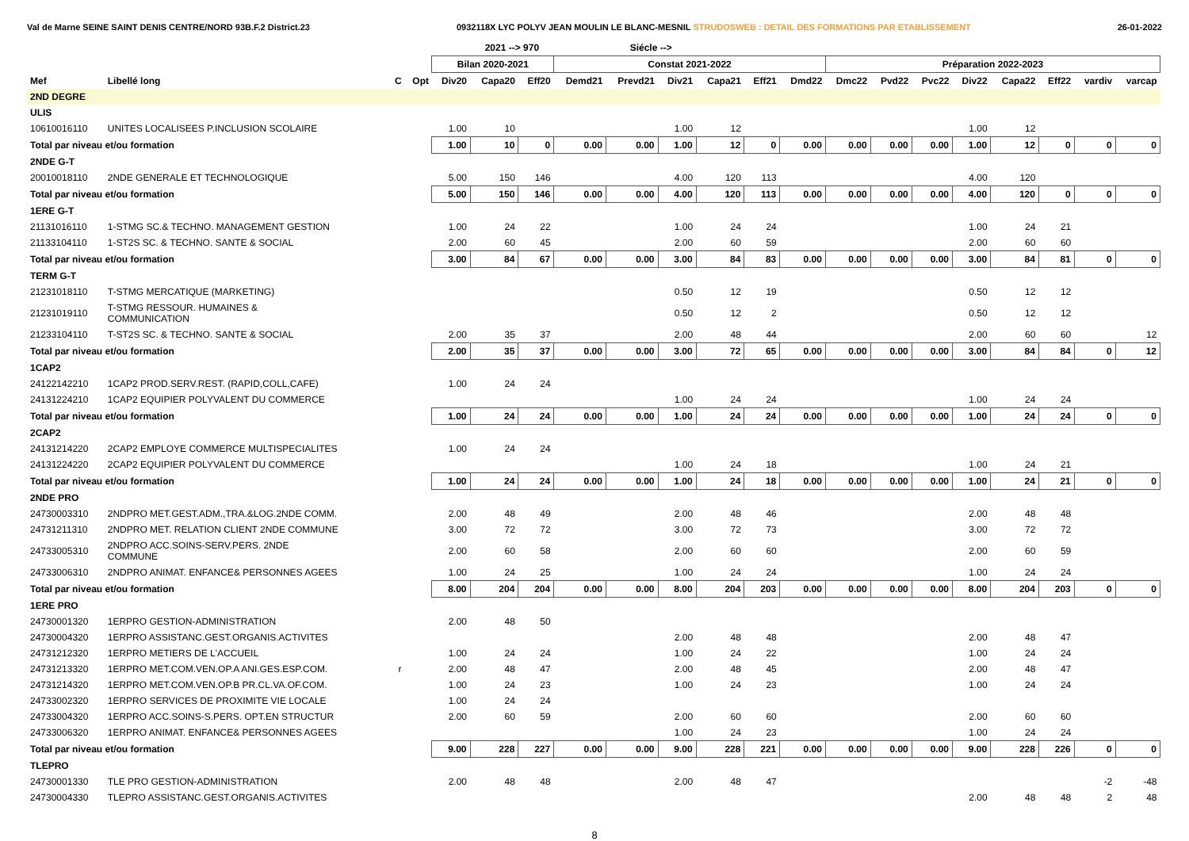Val de Marne SEINE SAINT DENIS CENTRE/NORD 93B.F.2 District.23 0932118X LYC POLYV JEAN MOULIN LE BLANC-MESNIL STRUDOSWEB : DETAIL DES FORMATIONS PAR ETABLISSEMENT 26-01-2022
| | | | | | 2021 --> 970 | | | Siécle --> | | | | | | | | | | | | |
| --- | --- | --- | --- | --- | --- | --- | --- | --- | --- | --- | --- | --- | --- | --- | --- | --- | --- | --- | --- | --- |
| | | | | Bilan 2020-2021 | | | Constat 2021-2022 | | | | | | Préparation 2022-2023 | | | | | | | |
| Mef | Libellé long | C | Opt | Div20 | Capa20 | Eff20 | Demd21 | Prevd21 | Div21 | Capa21 | Eff21 | Dmd22 | Dmc22 | Pvd22 | Pvc22 | Div22 | Capa22 | Eff22 | vardiv | varcap |
| 2ND DEGRE | | | | | | | | | | | | | | | | | | | | |
| ULIS | | | | | | | | | | | | | | | | | | | | |
| 10610016110 | UNITES LOCALISEES P.INCLUSION SCOLAIRE | | | 1.00 | 10 | | | | 1.00 | 12 | | | | | | 1.00 | 12 | | | |
| Total par niveau et/ou formation | | | | 1.00 | 10 | 0 | 0.00 | 0.00 | 1.00 | 12 | 0 | 0.00 | 0.00 | 0.00 | 0.00 | 1.00 | 12 | 0 | 0 | 0 |
| 2NDE G-T | | | | | | | | | | | | | | | | | | | | |
| 20010018110 | 2NDE GENERALE ET TECHNOLOGIQUE | | | 5.00 | 150 | 146 | | | 4.00 | 120 | 113 | | | | | 4.00 | 120 | | | |
| Total par niveau et/ou formation | | | | 5.00 | 150 | 146 | 0.00 | 0.00 | 4.00 | 120 | 113 | 0.00 | 0.00 | 0.00 | 0.00 | 4.00 | 120 | 0 | 0 | 0 |
| 1ERE G-T | | | | | | | | | | | | | | | | | | | | |
| 21131016110 | 1-STMG SC.& TECHNO. MANAGEMENT GESTION | | | 1.00 | 24 | 22 | | | 1.00 | 24 | 24 | | | | | 1.00 | 24 | 21 | | |
| 21133104110 | 1-ST2S SC. & TECHNO. SANTE & SOCIAL | | | 2.00 | 60 | 45 | | | 2.00 | 60 | 59 | | | | | 2.00 | 60 | 60 | | |
| Total par niveau et/ou formation | | | | 3.00 | 84 | 67 | 0.00 | 0.00 | 3.00 | 84 | 83 | 0.00 | 0.00 | 0.00 | 0.00 | 3.00 | 84 | 81 | 0 | 0 |
| TERM G-T | | | | | | | | | | | | | | | | | | | | |
| 21231018110 | T-STMG MERCATIQUE (MARKETING) | | | | | | | | 0.50 | 12 | 19 | | | | | 0.50 | 12 | 12 | | |
| 21231019110 | T-STMG RESSOUR. HUMAINES & COMMUNICATION | | | | | | | | 0.50 | 12 | 2 | | | | | 0.50 | 12 | 12 | | |
| 21233104110 | T-ST2S SC. & TECHNO. SANTE & SOCIAL | | | 2.00 | 35 | 37 | | | 2.00 | 48 | 44 | | | | | 2.00 | 60 | 60 | | 12 |
| Total par niveau et/ou formation | | | | 2.00 | 35 | 37 | 0.00 | 0.00 | 3.00 | 72 | 65 | 0.00 | 0.00 | 0.00 | 0.00 | 3.00 | 84 | 84 | 0 | 12 |
| 1CAP2 | | | | | | | | | | | | | | | | | | | | |
| 24122142210 | 1CAP2 PROD.SERV.REST. (RAPID,COLL,CAFE) | | | 1.00 | 24 | 24 | | | | | | | | | | | | | | |
| 24131224210 | 1CAP2 EQUIPIER POLYVALENT DU COMMERCE | | | | | | | | 1.00 | 24 | 24 | | | | | 1.00 | 24 | 24 | | |
| Total par niveau et/ou formation | | | | 1.00 | 24 | 24 | 0.00 | 0.00 | 1.00 | 24 | 24 | 0.00 | 0.00 | 0.00 | 0.00 | 1.00 | 24 | 24 | 0 | 0 |
| 2CAP2 | | | | | | | | | | | | | | | | | | | | |
| 24131214220 | 2CAP2 EMPLOYE COMMERCE MULTISPECIALITES | | | 1.00 | 24 | 24 | | | | | | | | | | | | | | |
| 24131224220 | 2CAP2 EQUIPIER POLYVALENT DU COMMERCE | | | | | | | | 1.00 | 24 | 18 | | | | | 1.00 | 24 | 21 | | |
| Total par niveau et/ou formation | | | | 1.00 | 24 | 24 | 0.00 | 0.00 | 1.00 | 24 | 18 | 0.00 | 0.00 | 0.00 | 0.00 | 1.00 | 24 | 21 | 0 | 0 |
| 2NDE PRO | | | | | | | | | | | | | | | | | | | | |
| 24730003310 | 2NDPRO MET.GEST.ADM.,TRA.&LOG.2NDE COMM. | | | 2.00 | 48 | 49 | | | 2.00 | 48 | 46 | | | | | 2.00 | 48 | 48 | | |
| 24731211310 | 2NDPRO MET. RELATION CLIENT 2NDE COMMUNE | | | 3.00 | 72 | 72 | | | 3.00 | 72 | 73 | | | | | 3.00 | 72 | 72 | | |
| 24733005310 | 2NDPRO ACC.SOINS-SERV.PERS. 2NDE COMMUNE | | | 2.00 | 60 | 58 | | | 2.00 | 60 | 60 | | | | | 2.00 | 60 | 59 | | |
| 24733006310 | 2NDPRO ANIMAT. ENFANCE& PERSONNES AGEES | | | 1.00 | 24 | 25 | | | 1.00 | 24 | 24 | | | | | 1.00 | 24 | 24 | | |
| Total par niveau et/ou formation | | | | 8.00 | 204 | 204 | 0.00 | 0.00 | 8.00 | 204 | 203 | 0.00 | 0.00 | 0.00 | 0.00 | 8.00 | 204 | 203 | 0 | 0 |
| 1ERE PRO | | | | | | | | | | | | | | | | | | | | |
| 24730001320 | 1ERPRO GESTION-ADMINISTRATION | | | 2.00 | 48 | 50 | | | | | | | | | | | | | | |
| 24730004320 | 1ERPRO ASSISTANC.GEST.ORGANIS.ACTIVITES | | | | | | | | 2.00 | 48 | 48 | | | | | 2.00 | 48 | 47 | | |
| 24731212320 | 1ERPRO METIERS DE L'ACCUEIL | | | 1.00 | 24 | 24 | | | 1.00 | 24 | 22 | | | | | 1.00 | 24 | 24 | | |
| 24731213320 | 1ERPRO MET.COM.VEN.OP.A ANI.GES.ESP.COM. | r | | 2.00 | 48 | 47 | | | 2.00 | 48 | 45 | | | | | 2.00 | 48 | 47 | | |
| 24731214320 | 1ERPRO MET.COM.VEN.OP.B PR.CL.VA.OF.COM. | | | 1.00 | 24 | 23 | | | 1.00 | 24 | 23 | | | | | 1.00 | 24 | 24 | | |
| 24733002320 | 1ERPRO SERVICES DE PROXIMITE VIE LOCALE | | | 1.00 | 24 | 24 | | | | | | | | | | | | | | |
| 24733004320 | 1ERPRO ACC.SOINS-S.PERS. OPT.EN STRUCTUR | | | 2.00 | 60 | 59 | | | 2.00 | 60 | 60 | | | | | 2.00 | 60 | 60 | | |
| 24733006320 | 1ERPRO ANIMAT. ENFANCE& PERSONNES AGEES | | | | | | | | 1.00 | 24 | 23 | | | | | 1.00 | 24 | 24 | | |
| Total par niveau et/ou formation | | | | 9.00 | 228 | 227 | 0.00 | 0.00 | 9.00 | 228 | 221 | 0.00 | 0.00 | 0.00 | 0.00 | 9.00 | 228 | 226 | 0 | 0 |
| TLEPRO | | | | | | | | | | | | | | | | | | | | |
| 24730001330 | TLE PRO GESTION-ADMINISTRATION | | | 2.00 | 48 | 48 | | | 2.00 | 48 | 47 | | | | | | | | -2 | -48 |
| 24730004330 | TLEPRO ASSISTANC.GEST.ORGANIS.ACTIVITES | | | | | | | | | | | | | | | 2.00 | 48 | 48 | 2 | 48 |
8